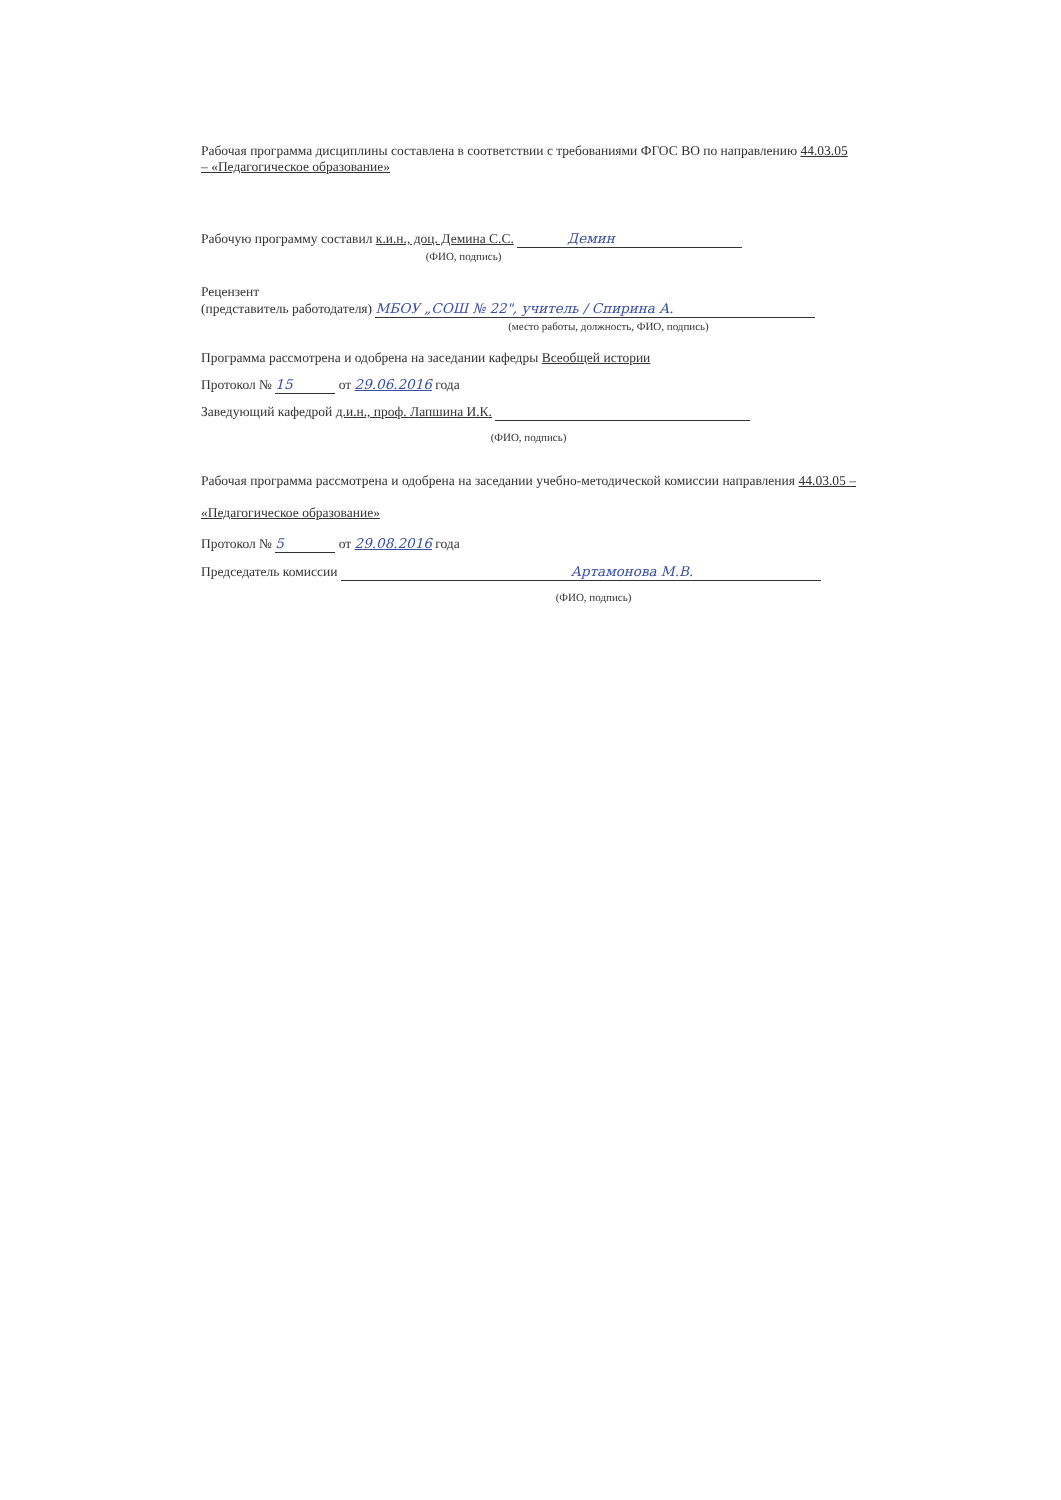Рабочая программа дисциплины составлена в соответствии с требованиями ФГОС ВО по направлению 44.03.05 – «Педагогическое образование»
Рабочую программу составил к.и.н., доц. Демина С.С. Демин
(ФИО, подпись)
Рецензент
(представитель работодателя) МБОУ „СОШ № 22", учитель / Спирина А.
(место работы, должность, ФИО, подпись)
Программа рассмотрена и одобрена на заседании кафедры Всеобщей истории
Протокол № 15 от 29.06.2016 года
Заведующий кафедрой д.и.н., проф. Лапшина И.К.
(ФИО, подпись)
Рабочая программа рассмотрена и одобрена на заседании учебно-методической комиссии направления 44.03.05 – «Педагогическое образование»
Протокол № 5 от 29.08.2016 года
Председатель комиссии Артамонова М.В.
(ФИО, подпись)